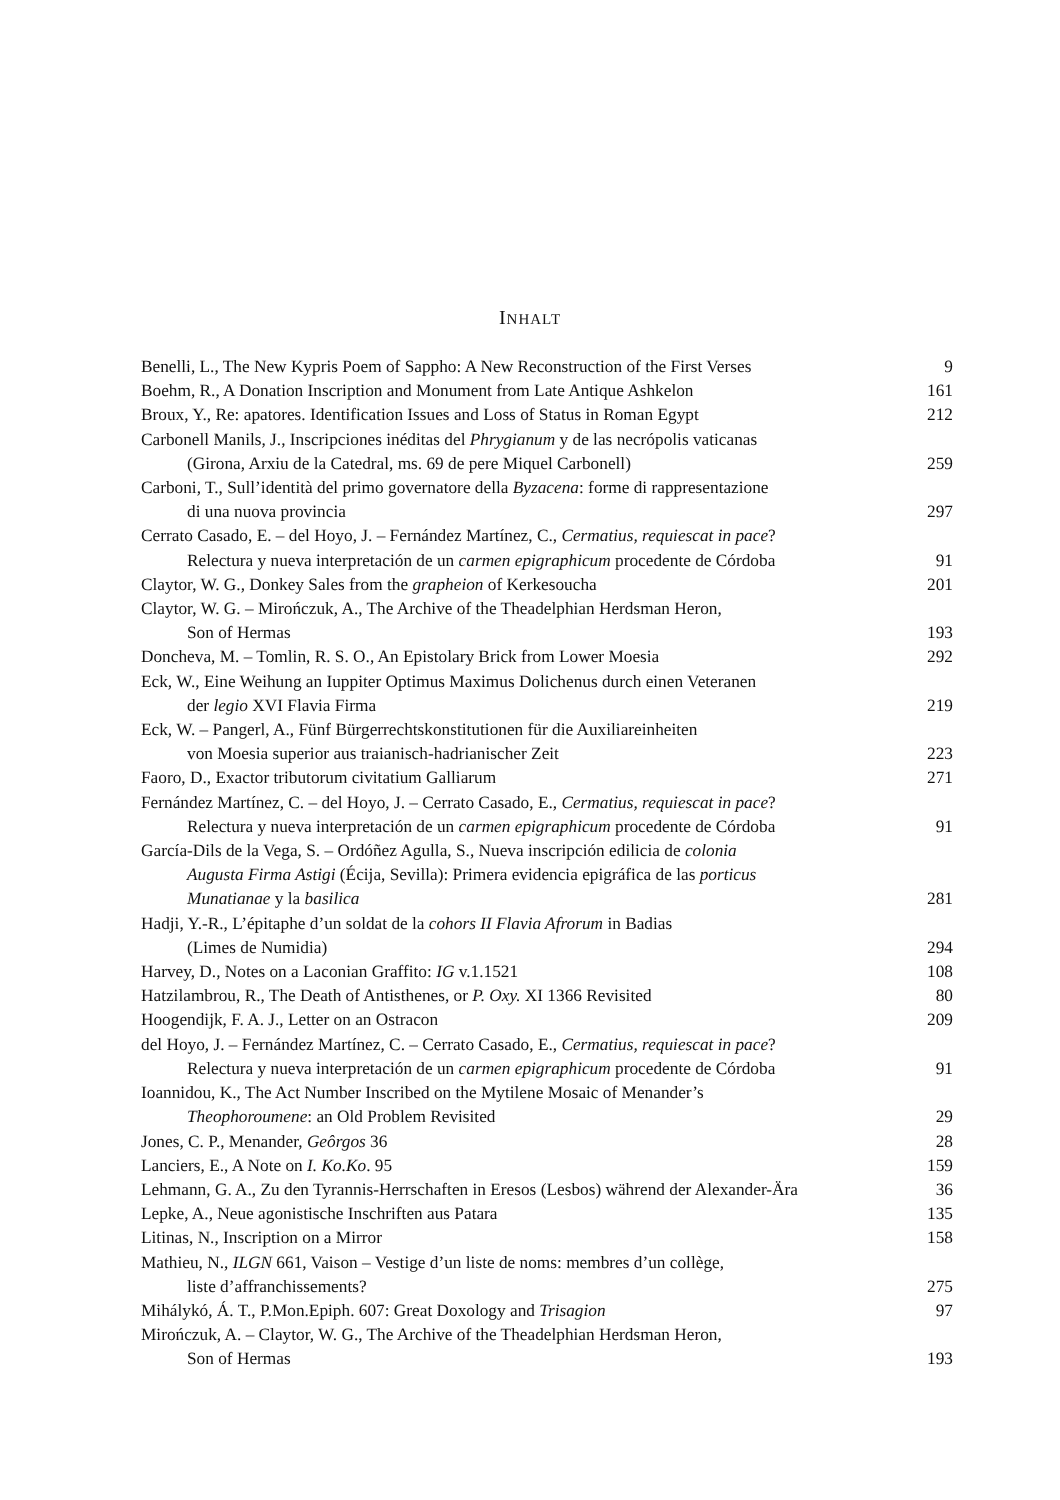INHALT
Benelli, L., The New Kypris Poem of Sappho: A New Reconstruction of the First Verses
9
Boehm, R., A Donation Inscription and Monument from Late Antique Ashkelon
161
Broux, Y., Re: apatores. Identification Issues and Loss of Status in Roman Egypt
212
Carbonell Manils, J., Inscripciones inéditas del Phrygianum y de las necrópolis vaticanas
(Girona, Arxiu de la Catedral, ms. 69 de pere Miquel Carbonell)
259
Carboni, T., Sull’identità del primo governatore della Byzacena: forme di rappresentazione
di una nuova provincia
297
Cerrato Casado, E. – del Hoyo, J. – Fernández Martínez, C., Cermatius, requiescat in pace?
Relectura y nueva interpretación de un carmen epigraphicum procedente de Córdoba
91
Claytor, W. G., Donkey Sales from the grapheion of Kerkesoucha 201
Claytor, W. G. – Mirończuk, A., The Archive of the Theadelphian Herdsman Heron,
Son of Hermas
193
Doncheva, M. – Tomlin, R. S. O., An Epistolary Brick from Lower Moesia 292
Eck, W., Eine Weihung an Iuppiter Optimus Maximus Dolichenus durch einen Veteranen
der legio XVI Flavia Firma
219
Eck, W. – Pangerl, A., Fünf Bürgerrechtskonstitutionen für die Auxiliareinheiten
von Moesia superior aus traianisch-hadrianischer Zeit
223
Faoro, D., Exactor tributorum civitatium Galliarum 271
Fernández Martínez, C. – del Hoyo, J. – Cerrato Casado, E., Cermatius, requiescat in pace?
Relectura y nueva interpretación de un carmen epigraphicum procedente de Córdoba
91
García-Dils de la Vega, S. – Ordóñez Agulla, S., Nueva inscripción edilicia de colonia
Augusta Firma Astigi (Écija, Sevilla): Primera evidencia epigráfica de las porticus
Munatianae y la basilica
281
Hadji, Y.-R., L’épitaphe d’un soldat de la cohors II Flavia Afrorum in Badias
(Limes de Numidia)
294
Harvey, D., Notes on a Laconian Graffito: IG v.1.1521 108
Hatzilambrou, R., The Death of Antisthenes, or P. Oxy. XI 1366 Revisited 80
Hoogendijk, F. A. J., Letter on an Ostracon 209
del Hoyo, J. – Fernández Martínez, C. – Cerrato Casado, E., Cermatius, requiescat in pace?
Relectura y nueva interpretación de un carmen epigraphicum procedente de Córdoba
91
Ioannidou, K., The Act Number Inscribed on the Mytilene Mosaic of Menander’s
Theophoroumene: an Old Problem Revisited
29
Jones, C. P., Menander, Geôrgos 36 28
Lanciers, E., A Note on I. Ko.Ko. 95 159
Lehmann, G. A., Zu den Tyrannis-Herrschaften in Eresos (Lesbos) während der Alexander-Ära
36
Lepke, A., Neue agonistische Inschriften aus Patara 135
Litinas, N., Inscription on a Mirror 158
Mathieu, N., ILGN 661, Vaison – Vestige d’un liste de noms: membres d’un collège,
liste d’affranchissements?
275
Mihálykó, Á. T., P.Mon.Epiph. 607: Great Doxology and Trisagion 97
Mirończuk, A. – Claytor, W. G., The Archive of the Theadelphian Herdsman Heron,
Son of Hermas
193